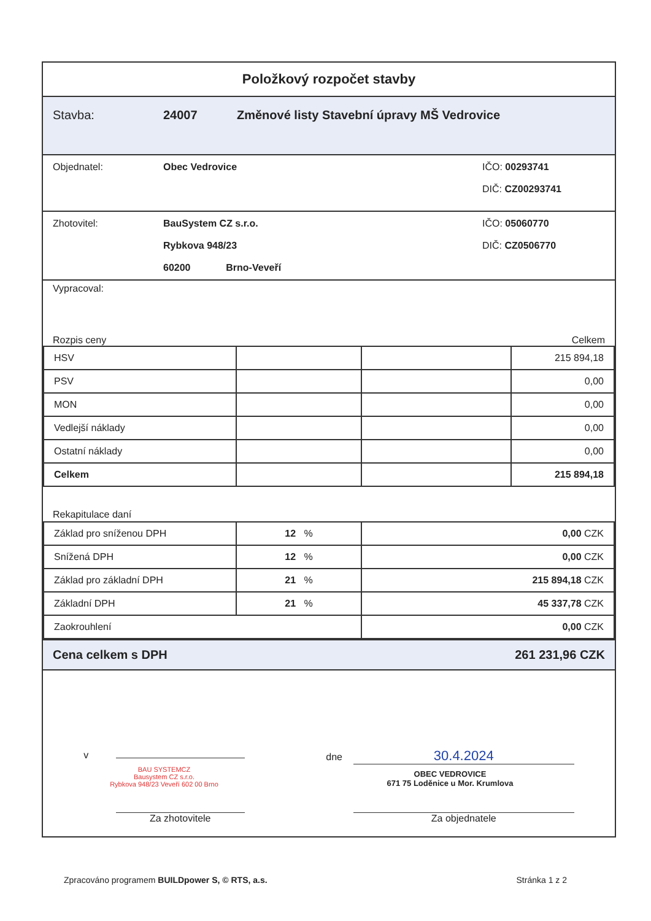Položkový rozpočet stavby
Stavba: 24007 Změnové listy Stavební úpravy MŠ Vedrovice
Objednatel: Obec Vedrovice IČO: 00293741
DIČ: CZ00293741
Zhotovitel: BauSystem CZ s.r.o.
Rybkova 948/23
60200 Brno-Veveří IČO: 05060770
DIČ: CZ0506770
Vypracoval:
Rozpis ceny Celkem
| HSV | | | 215 894,18 |
| PSV | | | 0,00 |
| MON | | | 0,00 |
| Vedlejší náklady | | | 0,00 |
| Ostatní náklady | | | 0,00 |
| Celkem | | | 215 894,18 |
Rekapitulace daní
| Základ pro sníženou DPH | 12 % | 0,00 CZK |
| Snížená DPH | 12 % | 0,00 CZK |
| Základ pro základní DPH | 21 % | 215 894,18 CZK |
| Základní DPH | 21 % | 45 337,78 CZK |
| Zaokrouhlení | | 0,00 CZK |
Cena celkem s DPH 261 231,96 CZK
v
BAU SYSTEMCZ
Bausystem CZ s.r.o.
Rybkova 948/23 Veveří 602 00 Brno
Za zhotovitele
dne 30.4.2024
OBEC VEDROVICE
671 75 Loděnice u Mor. Krumlova
Za objednatele
Zpracováno programem BUILDpower S, © RTS, a.s. Stránka 1 z 2